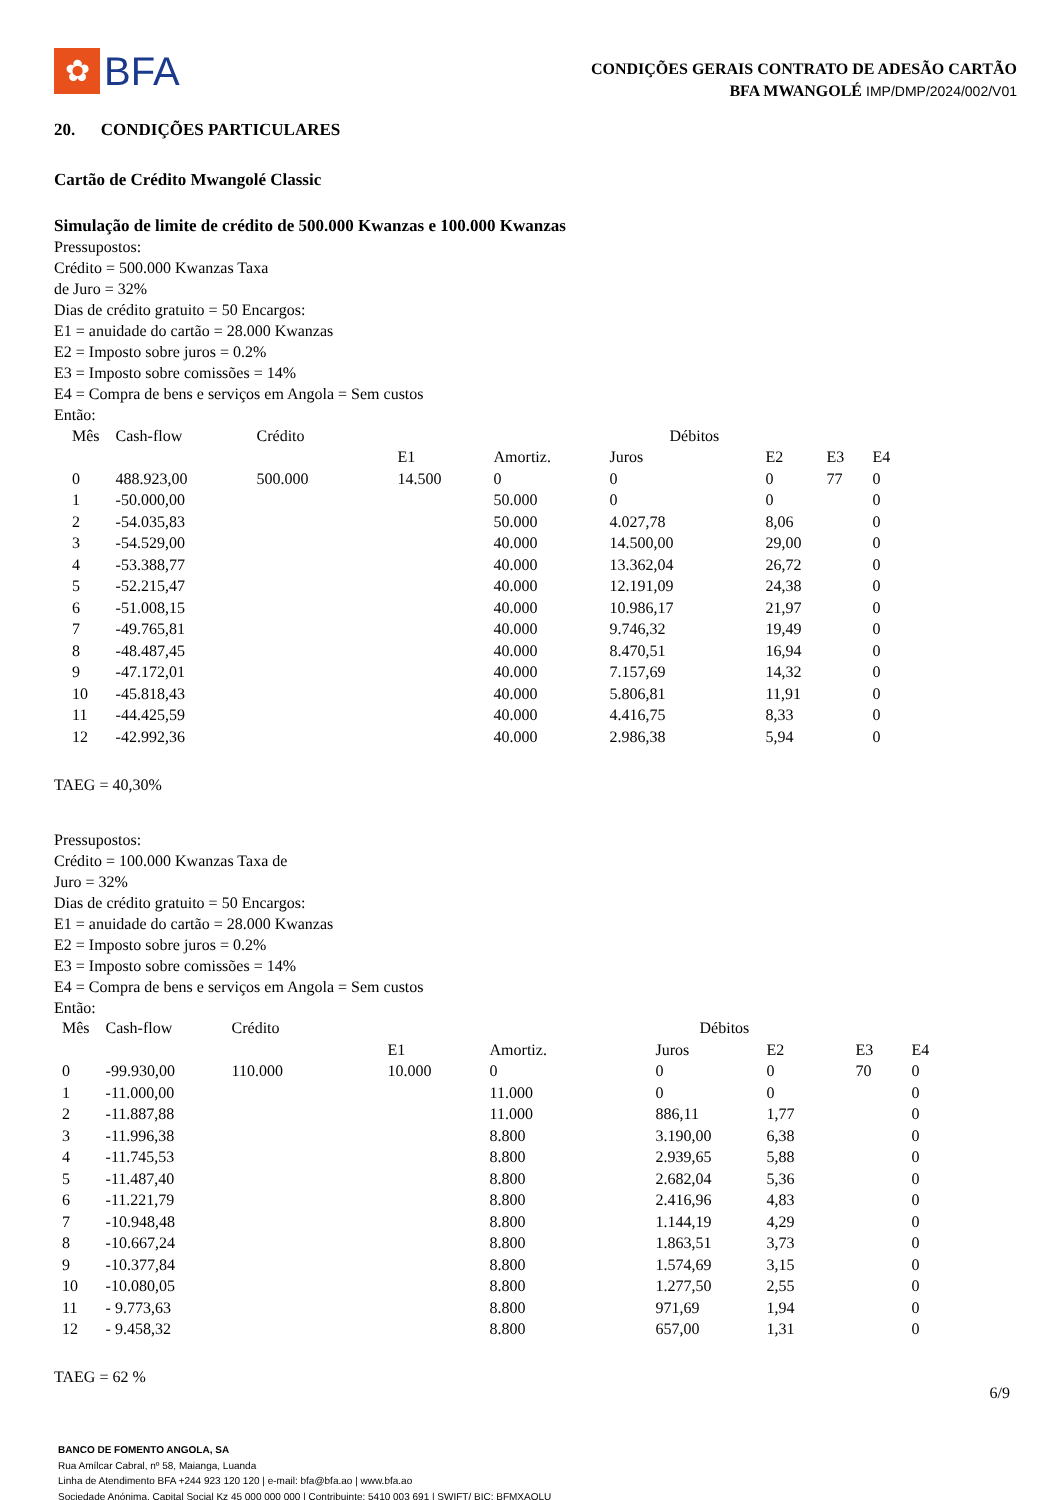✿
BFA
CONDIÇÕES GERAIS CONTRATO DE ADESÃO CARTÃO
BFA MWANGOLÉ IMP/DMP/2024/002/V01
20. CONDIÇÕES PARTICULARES
Cartão de Crédito Mwangolé Classic
Simulação de limite de crédito de 500.000 Kwanzas e 100.000 Kwanzas
Pressupostos:
Crédito = 500.000 Kwanzas Taxa
de Juro = 32%
Dias de crédito gratuito = 50 Encargos:
E1 = anuidade do cartão = 28.000 Kwanzas
E2 = Imposto sobre juros = 0.2%
E3 = Imposto sobre comissões = 14%
E4 = Compra de bens e serviços em Angola = Sem custos
Então:
| Mês | Cash-flow | Crédito | Débitos | | | | | |
| --- | --- | --- | --- | --- | --- | --- | --- | --- |
| | | | E1 | Amortiz. | Juros | E2 | E3 | E4 |
| 0 | 488.923,00 | 500.000 | 14.500 | 0 | 0 | 0 | 77 | 0 |
| 1 | -50.000,00 | | | 50.000 | 0 | 0 | | 0 |
| 2 | -54.035,83 | | | 50.000 | 4.027,78 | 8,06 | | 0 |
| 3 | -54.529,00 | | | 40.000 | 14.500,00 | 29,00 | | 0 |
| 4 | -53.388,77 | | | 40.000 | 13.362,04 | 26,72 | | 0 |
| 5 | -52.215,47 | | | 40.000 | 12.191,09 | 24,38 | | 0 |
| 6 | -51.008,15 | | | 40.000 | 10.986,17 | 21,97 | | 0 |
| 7 | -49.765,81 | | | 40.000 | 9.746,32 | 19,49 | | 0 |
| 8 | -48.487,45 | | | 40.000 | 8.470,51 | 16,94 | | 0 |
| 9 | -47.172,01 | | | 40.000 | 7.157,69 | 14,32 | | 0 |
| 10 | -45.818,43 | | | 40.000 | 5.806,81 | 11,91 | | 0 |
| 11 | -44.425,59 | | | 40.000 | 4.416,75 | 8,33 | | 0 |
| 12 | -42.992,36 | | | 40.000 | 2.986,38 | 5,94 | | 0 |
TAEG = 40,30%
Pressupostos:
Crédito = 100.000 Kwanzas Taxa de
Juro = 32%
Dias de crédito gratuito = 50 Encargos:
E1 = anuidade do cartão = 28.000 Kwanzas
E2 = Imposto sobre juros = 0.2%
E3 = Imposto sobre comissões = 14%
E4 = Compra de bens e serviços em Angola = Sem custos
Então:
| Mês | Cash-flow | Crédito | Débitos | | | | | |
| --- | --- | --- | --- | --- | --- | --- | --- | --- |
| | | | E1 | Amortiz. | Juros | E2 | E3 | E4 |
| 0 | -99.930,00 | 110.000 | 10.000 | 0 | 0 | 0 | 70 | 0 |
| 1 | -11.000,00 | | | 11.000 | 0 | 0 | | 0 |
| 2 | -11.887,88 | | | 11.000 | 886,11 | 1,77 | | 0 |
| 3 | -11.996,38 | | | 8.800 | 3.190,00 | 6,38 | | 0 |
| 4 | -11.745,53 | | | 8.800 | 2.939,65 | 5,88 | | 0 |
| 5 | -11.487,40 | | | 8.800 | 2.682,04 | 5,36 | | 0 |
| 6 | -11.221,79 | | | 8.800 | 2.416,96 | 4,83 | | 0 |
| 7 | -10.948,48 | | | 8.800 | 1.144,19 | 4,29 | | 0 |
| 8 | -10.667,24 | | | 8.800 | 1.863,51 | 3,73 | | 0 |
| 9 | -10.377,84 | | | 8.800 | 1.574,69 | 3,15 | | 0 |
| 10 | -10.080,05 | | | 8.800 | 1.277,50 | 2,55 | | 0 |
| 11 | - 9.773,63 | | | 8.800 | 971,69 | 1,94 | | 0 |
| 12 | - 9.458,32 | | | 8.800 | 657,00 | 1,31 | | 0 |
TAEG = 62 %
6/9
BANCO DE FOMENTO ANGOLA, SA
Rua Amílcar Cabral, nº 58, Maianga, Luanda
Linha de Atendimento BFA +244 923 120 120 | e-mail: bfa@bfa.ao | www.bfa.ao
Sociedade Anónima, Capital Social Kz 45 000 000 000 | Contribuinte: 5410 003 691 | SWIFT/ BIC: BFMXAOLU